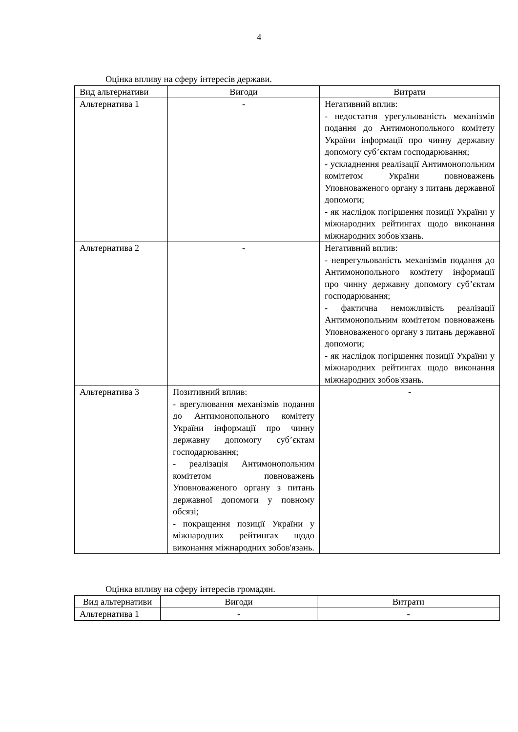4
Оцінка впливу на сферу інтересів держави.
| Вид альтернативи | Вигоди | Витрати |
| Альтернатива 1 | - | Негативний вплив: - недостатня урегульованість механізмів подання до Антимонопольного комітету України інформації про чинну державну допомогу суб’єктам господарювання; - ускладнення реалізації Антимонопольним комітетом України повноважень Уповноваженого органу з питань державної допомоги; - як наслідок погіршення позиції України у міжнародних рейтингах щодо виконання міжнародних зобов'язань. |
| Альтернатива 2 | - | Негативний вплив: - неврегульованість механізмів подання до Антимонопольного комітету інформації про чинну державну допомогу суб’єктам господарювання; - фактична неможливість реалізації Антимонопольним комітетом повноважень Уповноваженого органу з питань державної допомоги; - як наслідок погіршення позиції України у міжнародних рейтингах щодо виконання міжнародних зобов'язань. |
| Альтернатива 3 | Позитивний вплив: - врегулювання механізмів подання до Антимонопольного комітету України інформації про чинну державну допомогу суб’єктам господарювання; - реалізація Антимонопольним комітетом повноважень Уповноваженого органу з питань державної допомоги у повному обсязі; - покращення позиції України у міжнародних рейтингах щодо виконання міжнародних зобов'язань. | - |
Оцінка впливу на сферу інтересів громадян.
| Вид альтернативи | Вигоди | Витрати |
| Альтернатива 1 | - | - |